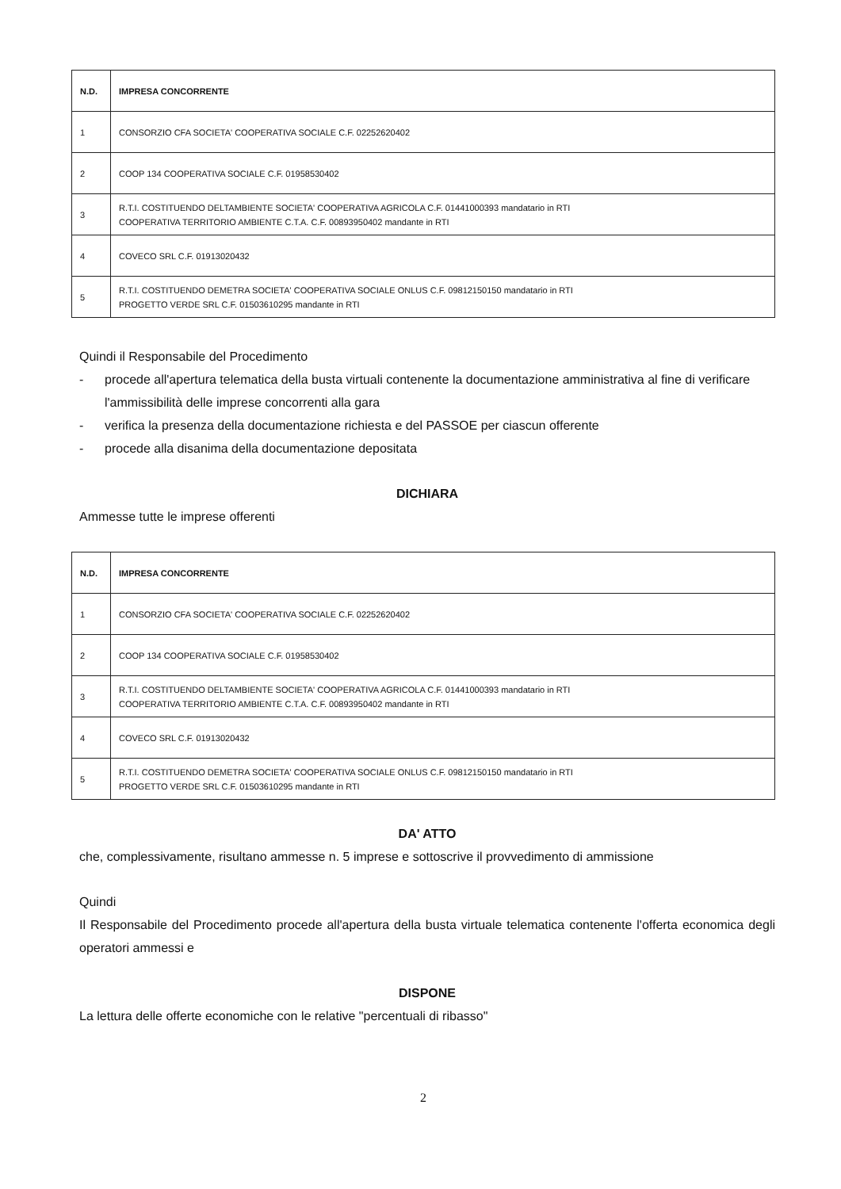| N.D. | IMPRESA CONCORRENTE |
| --- | --- |
| 1 | CONSORZIO CFA SOCIETA' COOPERATIVA SOCIALE C.F. 02252620402 |
| 2 | COOP 134 COOPERATIVA SOCIALE C.F. 01958530402 |
| 3 | R.T.I. COSTITUENDO DELTAMBIENTE SOCIETA' COOPERATIVA AGRICOLA C.F. 01441000393 mandatario in RTI COOPERATIVA TERRITORIO AMBIENTE C.T.A. C.F. 00893950402 mandante in RTI |
| 4 | COVECO SRL C.F. 01913020432 |
| 5 | R.T.I. COSTITUENDO DEMETRA SOCIETA' COOPERATIVA SOCIALE ONLUS C.F. 09812150150 mandatario in RTI PROGETTO VERDE SRL C.F. 01503610295 mandante in RTI |
Quindi il Responsabile del Procedimento
- procede all'apertura telematica della busta virtuali contenente la documentazione amministrativa al fine di verificare l'ammissibilità delle imprese concorrenti alla gara
- verifica la presenza della documentazione richiesta e del PASSOE per ciascun offerente
- procede alla disanima della documentazione depositata
DICHIARA
Ammesse tutte le imprese offerenti
| N.D. | IMPRESA CONCORRENTE |
| --- | --- |
| 1 | CONSORZIO CFA SOCIETA' COOPERATIVA SOCIALE C.F. 02252620402 |
| 2 | COOP 134 COOPERATIVA SOCIALE C.F. 01958530402 |
| 3 | R.T.I. COSTITUENDO DELTAMBIENTE SOCIETA' COOPERATIVA AGRICOLA C.F. 01441000393 mandatario in RTI COOPERATIVA TERRITORIO AMBIENTE C.T.A. C.F. 00893950402 mandante in RTI |
| 4 | COVECO SRL C.F. 01913020432 |
| 5 | R.T.I. COSTITUENDO DEMETRA SOCIETA' COOPERATIVA SOCIALE ONLUS C.F. 09812150150 mandatario in RTI PROGETTO VERDE SRL C.F. 01503610295 mandante in RTI |
DA' ATTO
che, complessivamente, risultano ammesse n. 5 imprese e sottoscrive il provvedimento di ammissione
Quindi
Il Responsabile del Procedimento procede all'apertura della busta virtuale telematica contenente l'offerta economica degli operatori ammessi e
DISPONE
La lettura delle offerte economiche con le relative "percentuali di ribasso"
2